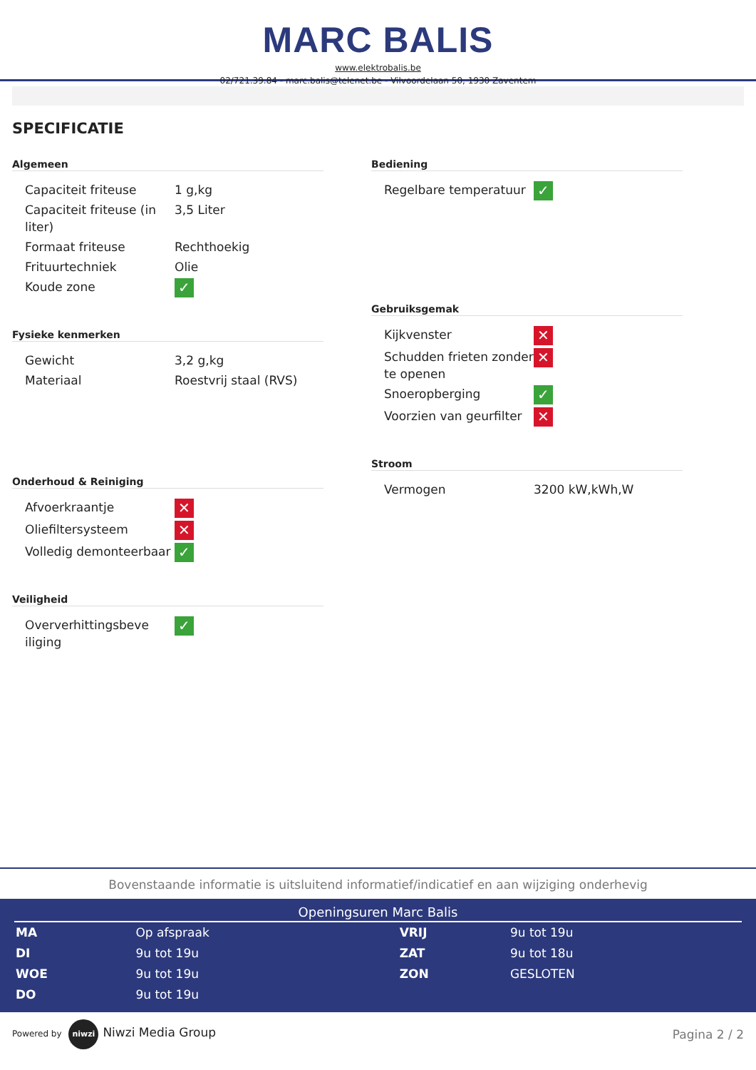MARC BALIS
www.elektrobalis.be
02/721.39.84 - marc.balis@telenet.be - Vilvoordelaan 50, 1930 Zaventem
SPECIFICATIE
Algemeen
| Capaciteit friteuse | 1 g,kg |
| Capaciteit friteuse (in liter) | 3,5 Liter |
| Formaat friteuse | Rechthoekig |
| Frituurtechniek | Olie |
| Koude zone | ✓ |
Fysieke kenmerken
| Gewicht | 3,2 g,kg |
| Materiaal | Roestvrij staal (RVS) |
Onderhoud & Reiniging
| Afvoerkraantje | ✕ |
| Oliefiltersysteem | ✕ |
| Volledig demonteerbaar | ✓ |
Veiligheid
| Oververhittingsbeve iliging | ✓ |
Bediening
| Regelbare temperatuur | ✓ |
Gebruiksgemak
| Kijkvenster | ✕ |
| Schudden frieten zonder te openen | ✕ |
| Snoeropberging | ✓ |
| Voorzien van geurfilter | ✕ |
Stroom
| Vermogen | 3200 kW,kWh,W |
Bovenstaande informatie is uitsluitend informatief/indicatief en aan wijziging onderhevig
Openingsuren Marc Balis
| MA | Op afspraak | VRIJ | 9u tot 19u |
| DI | 9u tot 19u | ZAT | 9u tot 18u |
| WOE | 9u tot 19u | ZON | GESLOTEN |
| DO | 9u tot 19u | | |
Powered by niwzi Niwzi Media Group
Pagina 2 / 2